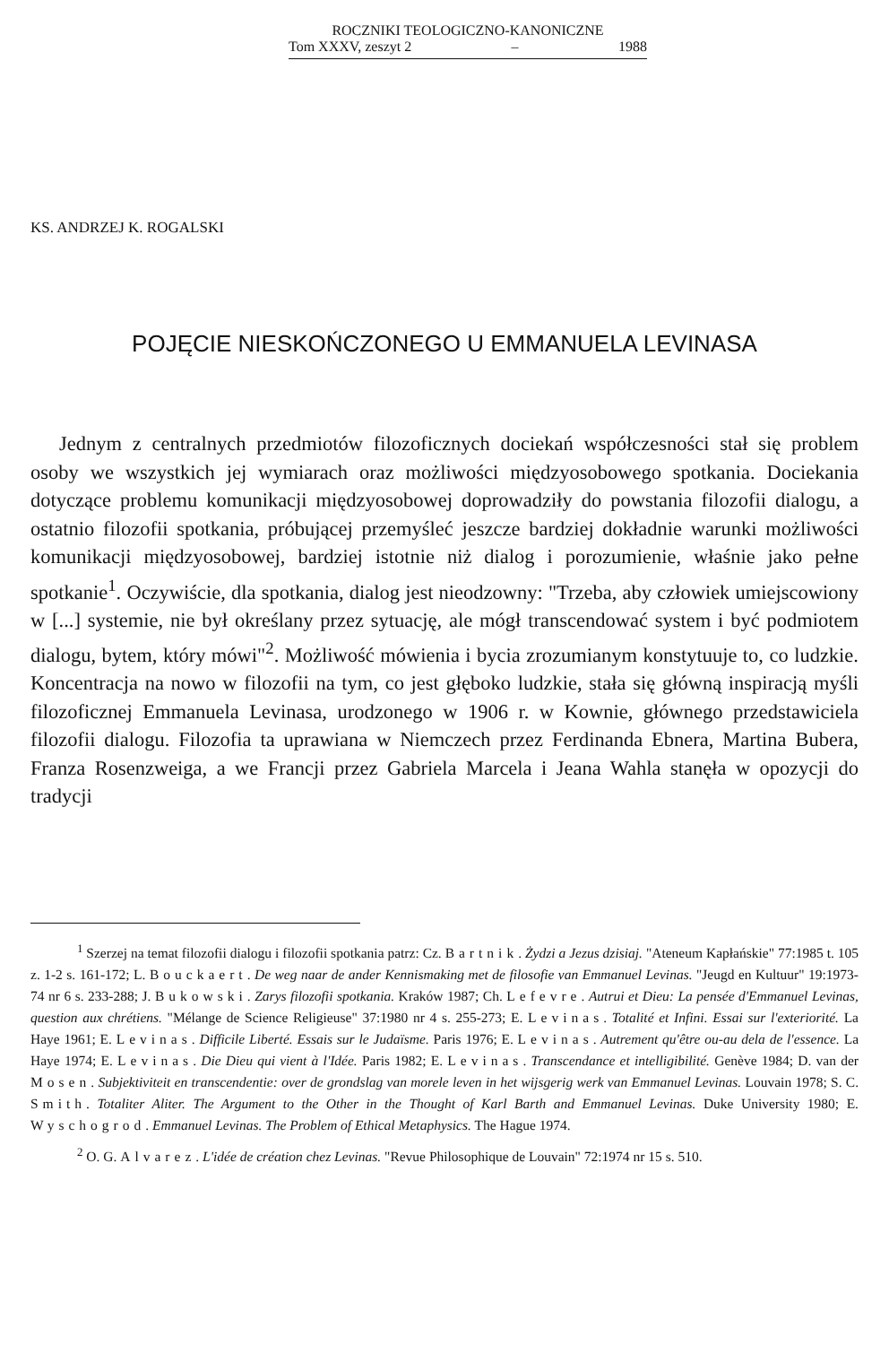ROCZNIKI TEOLOGICZNO-KANONICZNE
Tom XXXV, zeszyt 2 – 1988
KS. ANDRZEJ K. ROGALSKI
POJĘCIE NIESKOŃCZONEGO U EMMANUELA LEVINASA
Jednym z centralnych przedmiotów filozoficznych dociekań współczesności stał się problem osoby we wszystkich jej wymiarach oraz możliwości międzyosobowego spotkania. Dociekania dotyczące problemu komunikacji międzyosobowej doprowadziły do powstania filozofii dialogu, a ostatnio filozofii spotkania, próbującej przemyśleć jeszcze bardziej dokładnie warunki możliwości komunikacji międzyosobowej, bardziej istotnie niż dialog i porozumienie, właśnie jako pełne spotkanie<sup>1</sup>. Oczywiście, dla spotkania, dialog jest nieodzowny: "Trzeba, aby człowiek umiejscowiony w [...] systemie, nie był określany przez sytuację, ale mógł transcendować system i być podmiotem dialogu, bytem, który mówi"<sup>2</sup>. Możliwość mówienia i bycia zrozumianym konstytuuje to, co ludzkie. Koncentracja na nowo w filozofii na tym, co jest głęboko ludzkie, stała się główną inspiracją myśli filozoficznej Emmanuela Levinasa, urodzonego w 1906 r. w Kownie, głównego przedstawiciela filozofii dialogu. Filozofia ta uprawiana w Niemczech przez Ferdinanda Ebnera, Martina Bubera, Franza Rosenzweiga, a we Francji przez Gabriela Marcela i Jeana Wahla stanęła w opozycji do tradycji
<sup>1</sup> Szerzej na temat filozofii dialogu i filozofii spotkania patrz: Cz. Bartnik. Żydzi a Jezus dzisiaj. "Ateneum Kapłańskie" 77:1985 t. 105 z. 1-2 s. 161-172; L. Bouckaert. De weg naar de ander Kennismaking met de filosofie van Emmanuel Levinas. "Jeugd en Kultuur" 19:1973-74 nr 6 s. 233-288; J. Bukowski. Zarys filozofii spotkania. Kraków 1987; Ch. Lefevre. Autrui et Dieu: La pensée d'Emmanuel Levinas, question aux chrétiens. "Mélange de Science Religieuse" 37:1980 nr 4 s. 255-273; E. Levinas. Totalité et Infini. Essai sur l'exteriorité. La Haye 1961; E. Levinas. Difficile Liberté. Essais sur le Judaïsme. Paris 1976; E. Levinas. Autrement qu'être ou-au dela de l'essence. La Haye 1974; E. Levinas. Die Dieu qui vient à l'Idée. Paris 1982; E. Levinas. Transcendance et intelligibilité. Genève 1984; D. van der Mosen. Subjektiviteit en transcendentie: over de grondslag van morele leven in het wijsgerig werk van Emmanuel Levinas. Louvain 1978; S. C. Smith. Totaliter Aliter. The Argument to the Other in the Thought of Karl Barth and Emmanuel Levinas. Duke University 1980; E. Wyschogrod. Emmanuel Levinas. The Problem of Ethical Metaphysics. The Hague 1974.
<sup>2</sup> O. G. Alvarez. L'idée de création chez Levinas. "Revue Philosophique de Louvain" 72:1974 nr 15 s. 510.